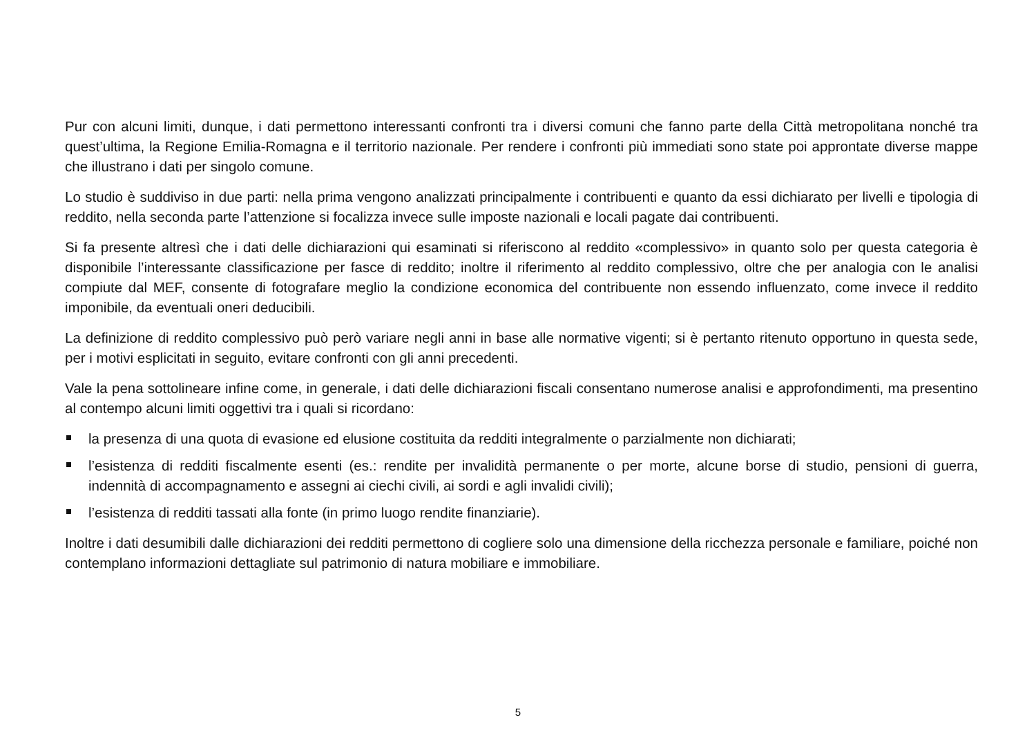Pur con alcuni limiti, dunque, i dati permettono interessanti confronti tra i diversi comuni che fanno parte della Città metropolitana nonché tra quest’ultima, la Regione Emilia-Romagna e il territorio nazionale. Per rendere i confronti più immediati sono state poi approntate diverse mappe che illustrano i dati per singolo comune.
Lo studio è suddiviso in due parti: nella prima vengono analizzati principalmente i contribuenti e quanto da essi dichiarato per livelli e tipologia di reddito, nella seconda parte l’attenzione si focalizza invece sulle imposte nazionali e locali pagate dai contribuenti.
Si fa presente altresì che i dati delle dichiarazioni qui esaminati si riferiscono al reddito «complessivo» in quanto solo per questa categoria è disponibile l’interessante classificazione per fasce di reddito; inoltre il riferimento al reddito complessivo, oltre che per analogia con le analisi compiute dal MEF, consente di fotografare meglio la condizione economica del contribuente non essendo influenzato, come invece il reddito imponibile, da eventuali oneri deducibili.
La definizione di reddito complessivo può però variare negli anni in base alle normative vigenti; si è pertanto ritenuto opportuno in questa sede, per i motivi esplicitati in seguito, evitare confronti con gli anni precedenti.
Vale la pena sottolineare infine come, in generale, i dati delle dichiarazioni fiscali consentano numerose analisi e approfondimenti, ma presentino al contempo alcuni limiti oggettivi tra i quali si ricordano:
la presenza di una quota di evasione ed elusione costituita da redditi integralmente o parzialmente non dichiarati;
l’esistenza di redditi fiscalmente esenti (es.: rendite per invalidità permanente o per morte, alcune borse di studio, pensioni di guerra, indennità di accompagnamento e assegni ai ciechi civili, ai sordi e agli invalidi civili);
l’esistenza di redditi tassati alla fonte (in primo luogo rendite finanziarie).
Inoltre i dati desumibili dalle dichiarazioni dei redditi permettono di cogliere solo una dimensione della ricchezza personale e familiare, poiché non contemplano informazioni dettagliate sul patrimonio di natura mobiliare e immobiliare.
5